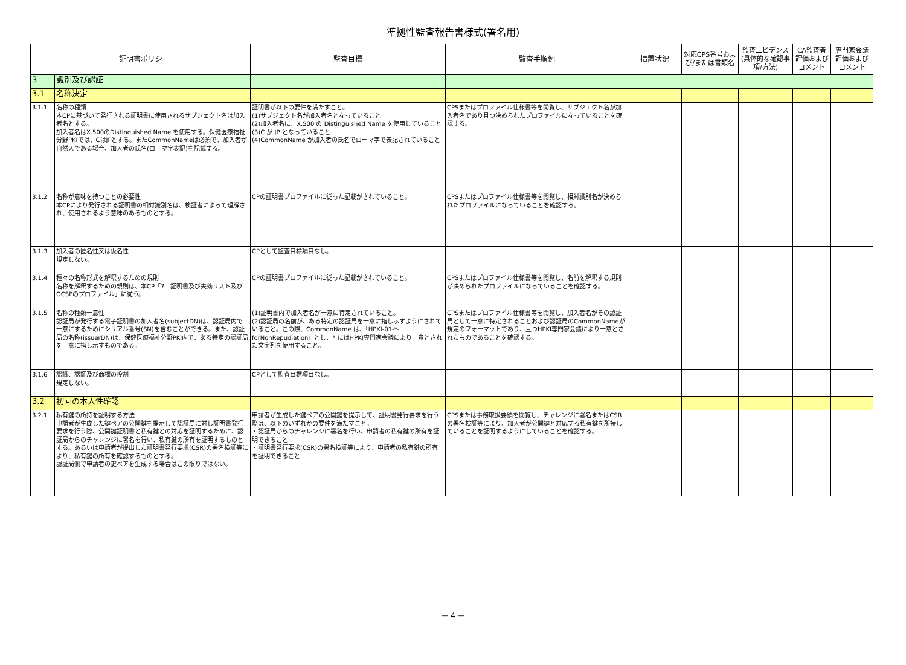準拠性監査報告書様式(署名用)
| 証明書ポリシ | | 監査目標 | 監査手順例 | 措置状況 | 対応CPS番号および/または書類名 | 監査エビデンス(具体的な確認事項/方法) | CA監査者評価およびコメント | 専門家会議評価およびコメント |
| --- | --- | --- | --- | --- | --- | --- | --- | --- |
| 3 | 識別及び認証 | | | | | | | |
| 3.1 | 名称決定 | | | | | | | |
| 3.1.1 | 名称の種類 本CPに基づいて発行される証明書に使用されるサブジェクト名は加入者名とする。 加入者名はX.500のDistinguished Name を使用する。保健医療福祉分野PKIでは、CはJPとする。またCommonNameは必須で、加入者が自然人である場合、加入者の氏名(ローマ字表記)を記載する。 | 証明書が以下の要件を満たすこと。 (1)サブジェクト名が加入者名となっていること (2)加入者名に、X.500 の Distinguished Name を使用していること (3)C が JP となっていること (4)CommonName が加入者の氏名でローマ字で表記されていること | CPSまたはプロファイル仕様書等を閲覧し、サブジェクト名が加入者名であり且つ決められたプロファイルになっていることを確認する。 | | | | | |
| 3.1.2 | 名称が意味を持つことの必要性 本CPにより発行される証明書の相対識別名は、検証者によって理解され、使用されるよう意味のあるものとする。 | CPの証明書プロファイルに従った記載がされていること。 | CPSまたはプロファイル仕様書等を閲覧し、相対識別名が決められたプロファイルになっていることを確認する。 | | | | | |
| 3.1.3 | 加入者の匿名性又は仮名性 規定しない。 | CPとして監査目標項目なし。 | | | | | | |
| 3.1.4 | 種々の名称形式を解釈するための規則 名称を解釈するための規則は、本CP「7 証明書及び失効リスト及びOCSPのプロファイル」に従う。 | CPの証明書プロファイルに従った記載がされていること。 | CPSまたはプロファイル仕様書等を閲覧し、名前を解釈する規則が決められたプロファイルになっていることを確認する。 | | | | | |
| 3.1.5 | 名称の種類一意性 認証局が発行する電子証明書の加入者名(subjectDN)は、認証局内で一意にするためにシリアル番号(SN)を含むことができる。また、認証局の名称(issuerDN)は、保健医療福祉分野PKI内で、ある特定の認証局を一意に指し示すものである。 | (1)証明書内で加入者名が一意に特定されていること。 (2)認証局の名前が、ある特定の認証局を一意に指し示すようにされていること。この際、CommonName は、「HPKI-01-*-forNonRepudiation」とし、* にはHPKI専門家会議により一意とされた文字列を使用すること。 | CPSまたはプロファイル仕様書等を閲覧し、加入者名がその認証局として一意に特定されることおよび認証局のCommonNameが規定のフォーマットであり、且つHPKI専門家会議により一意とされたものであることを確認する。 | | | | | |
| 3.1.6 | 認識、認証及び商標の役割 規定しない。 | CPとして監査目標項目なし。 | | | | | | |
| 3.2 | 初回の本人性確認 | | | | | | | |
| 3.2.1 | 私有鍵の所持を証明する方法 申請者が生成した鍵ペアの公開鍵を提示して認証局に対し証明書発行要求を行う際、公開鍵証明書と私有鍵との対応を証明するために、認証局からのチャレンジに署名を行い、私有鍵の所有を証明するものとする。あるいは申請者が提出した証明書発行要求(CSR)の署名検証等により、私有鍵の所有を確認するものとする。 認証局側で申請者の鍵ペアを生成する場合はこの限りではない。 | 申請者が生成した鍵ペアの公開鍵を提示して、証明書発行要求を行う際は、以下のいずれかの要件を満たすこと。 ・認証局からのチャレンジに署名を行い、申請者の私有鍵の所有を証明できること ・証明書発行要求(CSR)の署名検証等により、申請者の私有鍵の所有を証明できること | CPSまたは事務取扱要領を閲覧し、チャレンジに署名またはCSRの署名検証等により、加入者が公開鍵と対応する私有鍵を所持していることを証明するようにしていることを確認する。 | | | | | |
— 4 —